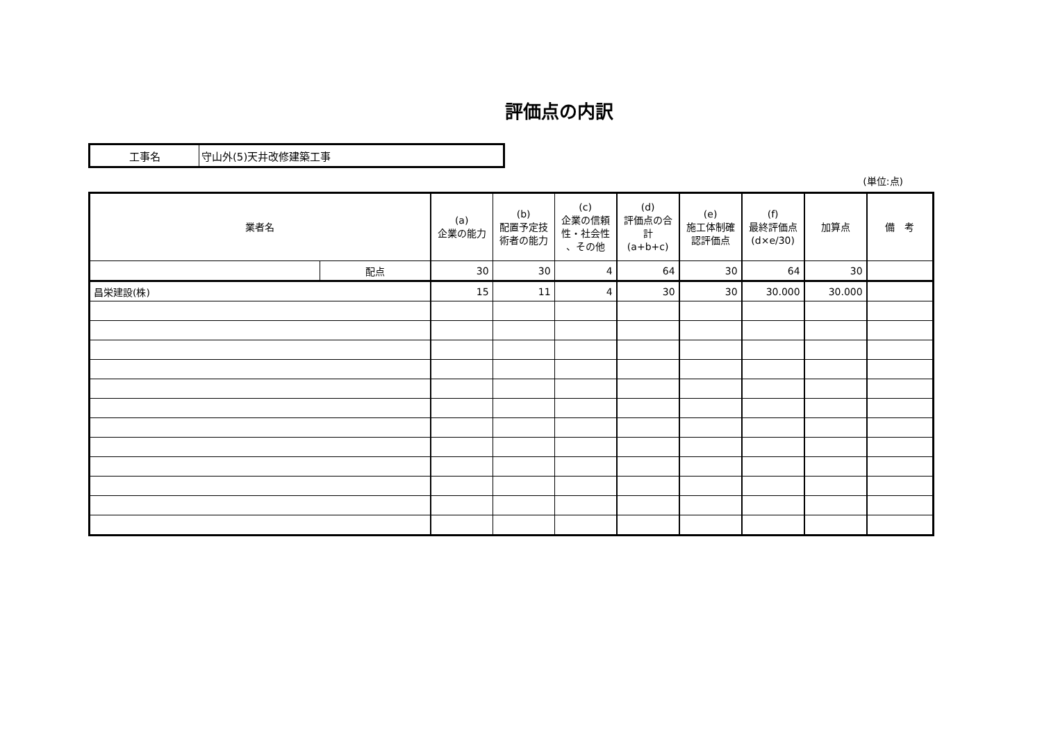評価点の内訳
| 工事名 | 守山外(5)天井改修建築工事 |
(単位:点)
| 業者名 | | (a) 企業の能力 | (b) 配置予定技術者の能力 | (c) 企業の信頼性・社会性 、その他 | (d) 評価点の合計 (a+b+c) | (e) 施工体制確認評価点 | (f) 最終評価点 (d×e/30) | 加算点 | 備 考 |
| --- | --- | --- | --- | --- | --- | --- | --- | --- | --- |
| | 配点 | 30 | 30 | 4 | 64 | 30 | 64 | 30 | |
| 昌栄建設(株) | | 15 | 11 | 4 | 30 | 30 | 30.000 | 30.000 | |